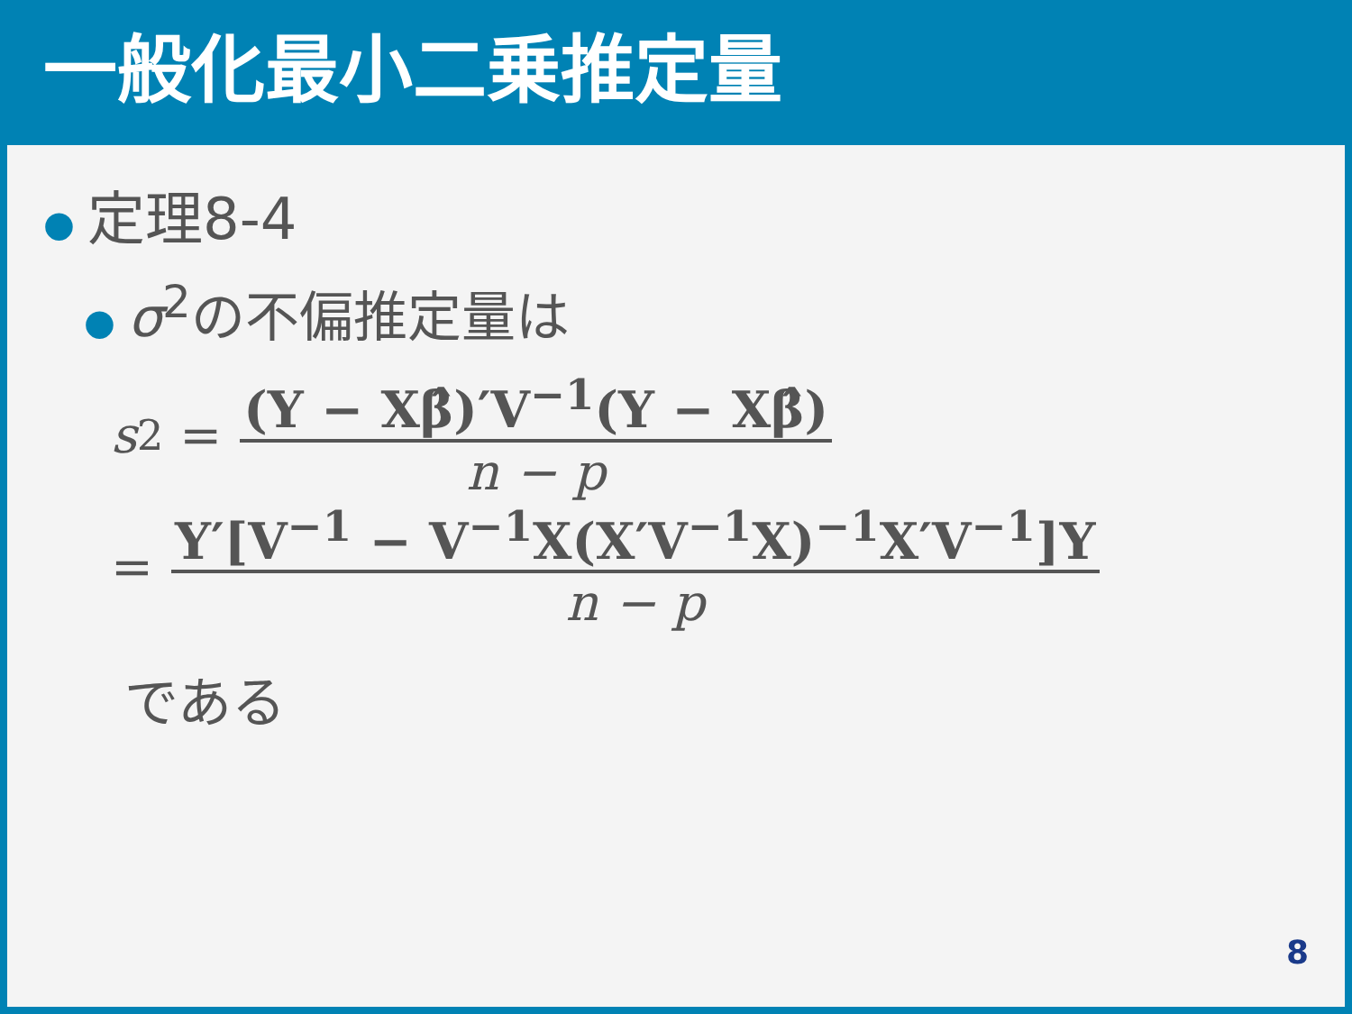一般化最小二乗推定量
● 定理8-4
● σ<sup>2</sup>の不偏推定量は
s<sup>2</sup> = (Y − Xβ̂)′V<sup>−1</sup>(Y − Xβ̂) n − p
= Y′[V<sup>−1</sup> − V<sup>−1</sup>X(X′V<sup>−1</sup>X)<sup>−1</sup>X′V<sup>−1</sup>]Y n − p
である
8